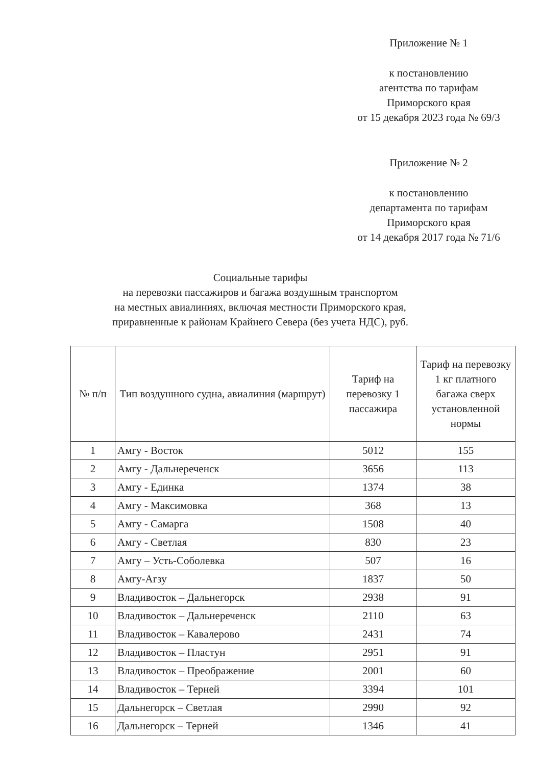Приложение № 1
к постановлению
агентства по тарифам
Приморского края
от 15 декабря 2023 года № 69/3
Приложение № 2
к постановлению
департамента по тарифам
Приморского края
от 14 декабря 2017 года № 71/6
Социальные тарифы
на перевозки пассажиров и багажа воздушным транспортом
на местных авиалиниях, включая местности Приморского края,
приравненные к районам Крайнего Севера (без учета НДС), руб.
| № п/п | Тип воздушного судна, авиалиния (маршрут) | Тариф на перевозку 1 пассажира | Тариф на перевозку 1 кг платного багажа сверх установленной нормы |
| --- | --- | --- | --- |
| 1 | Амгу - Восток | 5012 | 155 |
| 2 | Амгу - Дальнереченск | 3656 | 113 |
| 3 | Амгу - Единка | 1374 | 38 |
| 4 | Амгу - Максимовка | 368 | 13 |
| 5 | Амгу - Самарга | 1508 | 40 |
| 6 | Амгу - Светлая | 830 | 23 |
| 7 | Амгу – Усть-Соболевка | 507 | 16 |
| 8 | Амгу-Агзу | 1837 | 50 |
| 9 | Владивосток – Дальнегорск | 2938 | 91 |
| 10 | Владивосток – Дальнереченск | 2110 | 63 |
| 11 | Владивосток – Кавалерово | 2431 | 74 |
| 12 | Владивосток – Пластун | 2951 | 91 |
| 13 | Владивосток – Преображение | 2001 | 60 |
| 14 | Владивосток – Терней | 3394 | 101 |
| 15 | Дальнегорск – Светлая | 2990 | 92 |
| 16 | Дальнегорск – Терней | 1346 | 41 |